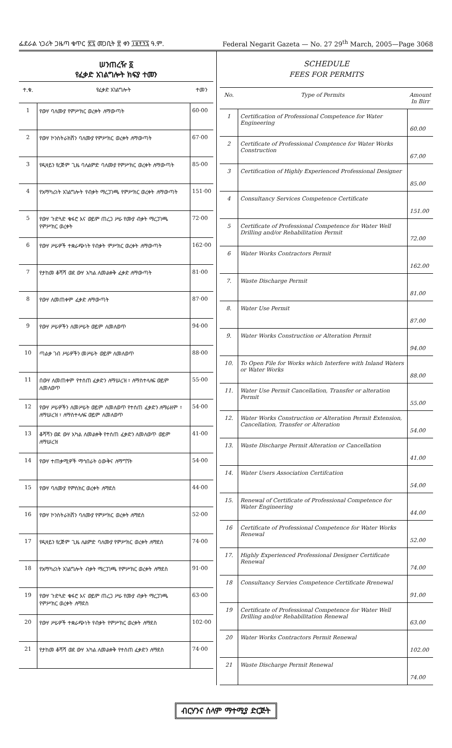ፌደራል ነጋሪት ጋዜጣ ቁጥር ፳፯ መጋቢት ፳ ቀን ፲፱፻፺፯ ዓ.ም. Federal Negarit Gazeta — No. 27 29<sup>th</sup> March, 2005—Page 3068
ሠንጠረዥ ፩
የፈቃድ አገልግሎት ክፍያ ተመን
| ተ.ቁ. | የፈቃድ አገልግሎት | ተመን |
| --- | --- | --- |
| 1 | የውሃ ባለሙያ የምሥክር ወረቀት ለማውጣት | 60·00 |
| 2 | የውሃ ኮንስትራክሽን ባለሙያ የምሥክር ወረቀት ለማውጣት | 67·00 |
| 3 | የዲዛይን የረጅም ጊዜ ባለልምድ ባለሙያ የምሥክር ወረቀት ለማውጣት | 85·00 |
| 4 | የአማካሪነት አገልግሎት የብቃት ማረጋገጫ የምሥክር ወረቀት ለማውጣት | 151·00 |
| 5 | የውሃ ጉድጓድ ቁፋሮ እና ወይም ጠረጋ ሥራ የሙያ ብቃት ማረጋገጫ የምሥክር ወረቀት | 72·00 |
| 6 | የውሃ ሥራዎች ተቋራጭነት የብቃት ምሥክር ወረቀት ለማውጣት | 162·00 |
| 7 | የታከመ ቆሻሻ ወደ ውሃ አካል ለመልቀቅ ፈቃድ ለማውጣት | 81·00 |
| 8 | የውሃ ለመጠቀም ፈቃድ ለማውጣት | 87·00 |
| 9 | የውሃ ሥራዎችን ለመሥራት ወይም ለመለወጥ | 94·00 |
| 10 | ጣልቃ ገብ ሥራዎችን መሥራት ወይም ለመለወጥ | 88·00 |
| 11 | በውሃ ለመጠቀም የተሰጠ ፈቃድን ለማሠረዝ ፣ ለማስተላለፍ ወይም ለመለወጥ | 55·00 |
| 12 | የውሃ ሥራዎችን ለመሥራት ወይም ለመለወጥ የተሰጠ ፈቃድን ለማራዘም ፣ ለማሠረዝ ፣ ለማስተላለፍ ወይም ለመለወጥ | 54·00 |
| 13 | ቆሻሻን ወደ ውሃ አካል ለመልቀቅ የተሰጠ ፈቃድን ለመለወጥ ወይም ለማሠረዝ | 41·00 |
| 14 | የውሃ ተጠቃሚዎች ማኅበራት ዕውቅና ለማግኘት | 54·00 |
| 15 | የውሃ ባለሙያ የምስክር ወረቀት ለማደስ | 44·00 |
| 16 | የውሃ ኮንስትራክሽን ባለሙያ የምሥክር ወረቀት ለማደስ | 52·00 |
| 17 | የዲዛይን የረጅም ጊዜ ለልምድ ባለሙያ የምሥክር ወረቀት ለማደስ | 74·00 |
| 18 | የአማካሪነት አገልግሎት ብቃት ማረጋገጫ የምሥክር ወረቀት ለማደስ | 91·00 |
| 19 | የውሃ ጉድጓድ ቁፋሮ እና ወይም ጠረጋ ሥራ የሙያ ብቃት ማረጋገጫ የምሥክር ወረቀት ለማደስ | 63·00 |
| 20 | የውሃ ሥራዎች ተቋራጭነት የብቃት የምሥክር ወረቀት ለማደስ | 102·00 |
| 21 | የታከመ ቆሻሻ ወደ ውሃ አካል ለመልቀቅ የተሰጠ ፈቃድን ለማደስ | 74·00 |
SCHEDULE
FEES FOR PERMITS
| No. | Type of Permits | Amount In Birr |
| --- | --- | --- |
| 1 | Certification of Professional Competence for Water Engineering | 60.00 |
| 2 | Certificate of Professional Comptence for Water Works Construction | 67.00 |
| 3 | Certification of Highly Experienced Professional Designer | 85.00 |
| 4 | Consultancy Services Competence Certificate | 151.00 |
| 5 | Certificate of Professional Competence for Water Well Drilling and/or Rehabilitation Permit | 72.00 |
| 6 | Water Works Contractors Permit | 162.00 |
| 7. | Waste Discharge Permit | 81.00 |
| 8. | Water Use Permit | 87.00 |
| 9. | Water Works Construction or Alteration Permit | 94.00 |
| 10. | To Open File for Works which Interfere with Inland Waters or Water Works | 88.00 |
| 11. | Water Use Permit Cancellation, Transfer or alteration Permit | 55.00 |
| 12. | Water Works Construction or Alteration Permit Extension, Cancellation, Transfer or Alteration | 54.00 |
| 13. | Waste Discharge Permit Alteration or Cancellation | 41.00 |
| 14. | Water Users Association Certifcation | 54.00 |
| 15. | Renewal of Certificate of Professional Competence for Water Engineering | 44.00 |
| 16 | Certificate of Professional Competence for Water Works Renewal | 52.00 |
| 17. | Highly Experienced Professional Designer Certificate Renewal | 74.00 |
| 18 | Consultancy Servies Competence Certificate Rrenewal | 91.00 |
| 19 | Certificate of Professional Competence for Water Well Drilling and/or Rehabilitation Renewal | 63.00 |
| 20 | Water Works Contractors Permit Renewal | 102.00 |
| 21 | Waste Discharge Permit Renewal | 74.00 |
ብርሃንና ሰላም ማተሚያ ድርጅት